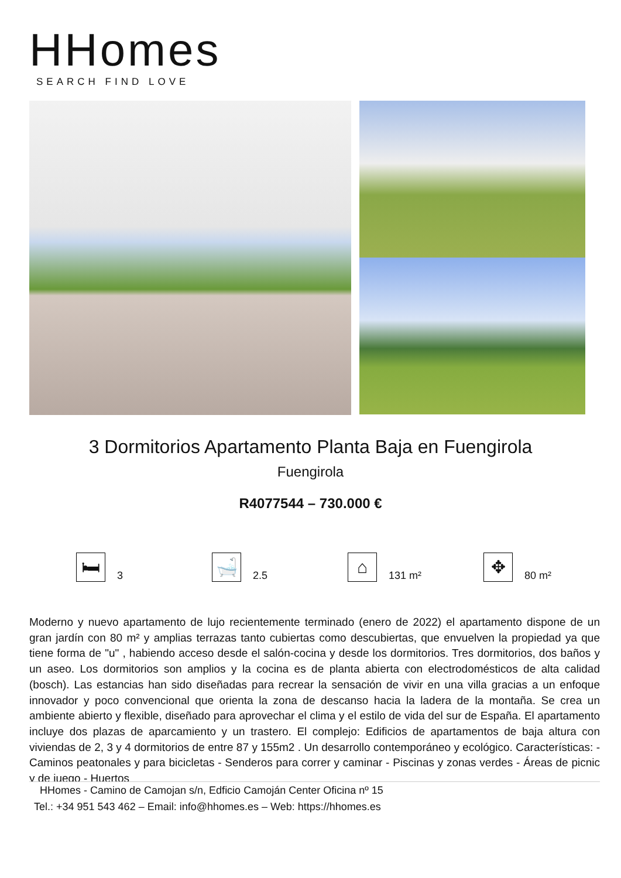HHomes
SEARCH FIND LOVE
3 Dormitorios Apartamento Planta Baja en Fuengirola
Fuengirola
R4077544 – 730.000 €
🛏
3
🛁
2.5
⌂
131 m²
✥
80 m²
Moderno y nuevo apartamento de lujo recientemente terminado (enero de 2022) el apartamento dispone de un gran jardín con 80 m² y amplias terrazas tanto cubiertas como descubiertas, que envuelven la propiedad ya que tiene forma de "u" , habiendo acceso desde el salón-cocina y desde los dormitorios. Tres dormitorios, dos baños y un aseo. Los dormitorios son amplios y la cocina es de planta abierta con electrodomésticos de alta calidad (bosch). Las estancias han sido diseñadas para recrear la sensación de vivir en una villa gracias a un enfoque innovador y poco convencional que orienta la zona de descanso hacia la ladera de la montaña. Se crea un ambiente abierto y flexible, diseñado para aprovechar el clima y el estilo de vida del sur de España. El apartamento incluye dos plazas de aparcamiento y un trastero. El complejo: Edificios de apartamentos de baja altura con viviendas de 2, 3 y 4 dormitorios de entre 87 y 155m2 . Un desarrollo contemporáneo y ecológico. Características: - Caminos peatonales y para bicicletas - Senderos para correr y caminar - Piscinas y zonas verdes - Áreas de picnic y de juego - Huertos
HHomes - Camino de Camojan s/n, Edficio Camoján Center Oficina nº 15
Tel.: +34 951 543 462 – Email: info@hhomes.es – Web: https://hhomes.es